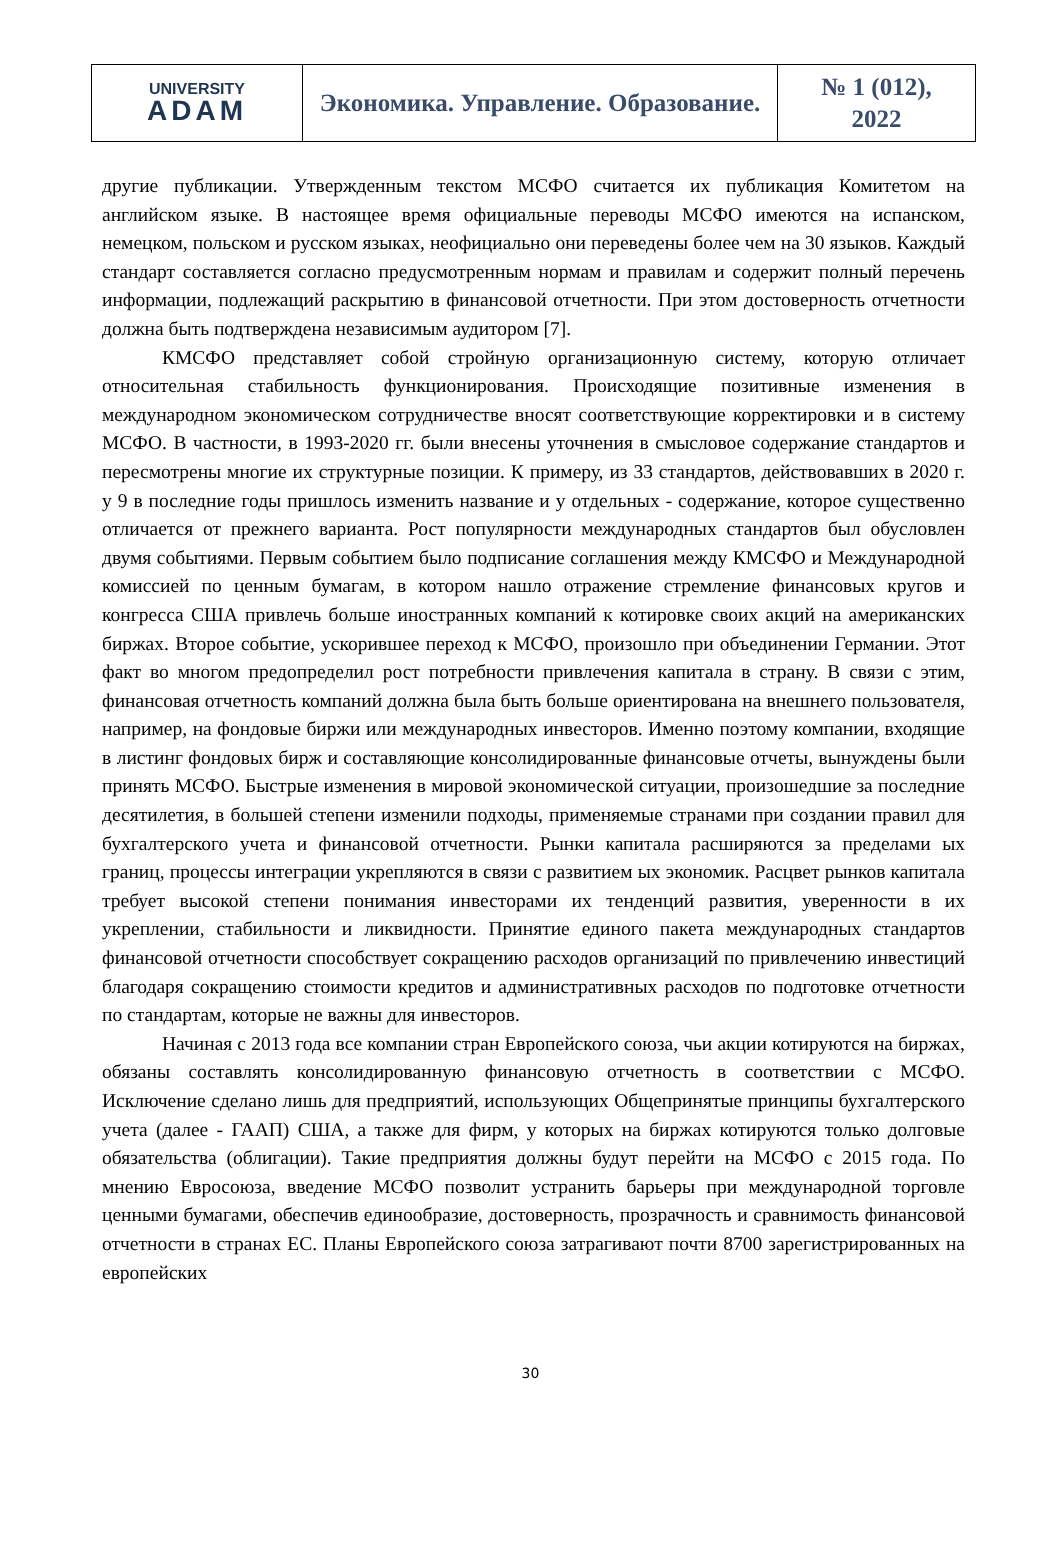| UNIVERSITY ADAM | Экономика. Управление. Образование. | № 1 (012), 2022 |
другие публикации. Утвержденным текстом МСФО считается их публикация Комитетом на английском языке. В настоящее время официальные переводы МСФО имеются на испанском, немецком, польском и русском языках, неофициально они переведены более чем на 30 языков. Каждый стандарт составляется согласно предусмотренным нормам и правилам и содержит полный перечень информации, подлежащий раскрытию в финансовой отчетности. При этом достоверность отчетности должна быть подтверждена независимым аудитором [7].
КМСФО представляет собой стройную организационную систему, которую отличает относительная стабильность функционирования. Происходящие позитивные изменения в международном экономическом сотрудничестве вносят соответствующие корректировки и в систему МСФО. В частности, в 1993-2020 гг. были внесены уточнения в смысловое содержание стандартов и пересмотрены многие их структурные позиции. К примеру, из 33 стандартов, действовавших в 2020 г. у 9 в последние годы пришлось изменить название и у отдельных - содержание, которое существенно отличается от прежнего варианта. Рост популярности международных стандартов был обусловлен двумя событиями. Первым событием было подписание соглашения между КМСФО и Международной комиссией по ценным бумагам, в котором нашло отражение стремление финансовых кругов и конгресса США привлечь больше иностранных компаний к котировке своих акций на американских биржах. Второе событие, ускорившее переход к МСФО, произошло при объединении Германии. Этот факт во многом предопределил рост потребности привлечения капитала в страну. В связи с этим, финансовая отчетность компаний должна была быть больше ориентирована на внешнего пользователя, например, на фондовые биржи или международных инвесторов. Именно поэтому компании, входящие в листинг фондовых бирж и составляющие консолидированные финансовые отчеты, вынуждены были принять МСФО. Быстрые изменения в мировой экономической ситуации, произошедшие за последние десятилетия, в большей степени изменили подходы, применяемые странами при создании правил для бухгалтерского учета и финансовой отчетности. Рынки капитала расширяются за пределами ых границ, процессы интеграции укрепляются в связи с развитием ых экономик. Расцвет рынков капитала требует высокой степени понимания инвесторами их тенденций развития, уверенности в их укреплении, стабильности и ликвидности. Принятие единого пакета международных стандартов финансовой отчетности способствует сокращению расходов организаций по привлечению инвестиций благодаря сокращению стоимости кредитов и административных расходов по подготовке отчетности по стандартам, которые не важны для инвесторов.
Начиная с 2013 года все компании стран Европейского союза, чьи акции котируются на биржах, обязаны составлять консолидированную финансовую отчетность в соответствии с МСФО. Исключение сделано лишь для предприятий, использующих Общепринятые принципы бухгалтерского учета (далее - ГААП) США, а также для фирм, у которых на биржах котируются только долговые обязательства (облигации). Такие предприятия должны будут перейти на МСФО с 2015 года. По мнению Евросоюза, введение МСФО позволит устранить барьеры при международной торговле ценными бумагами, обеспечив единообразие, достоверность, прозрачность и сравнимость финансовой отчетности в странах ЕС. Планы Европейского союза затрагивают почти 8700 зарегистрированных на европейских
30